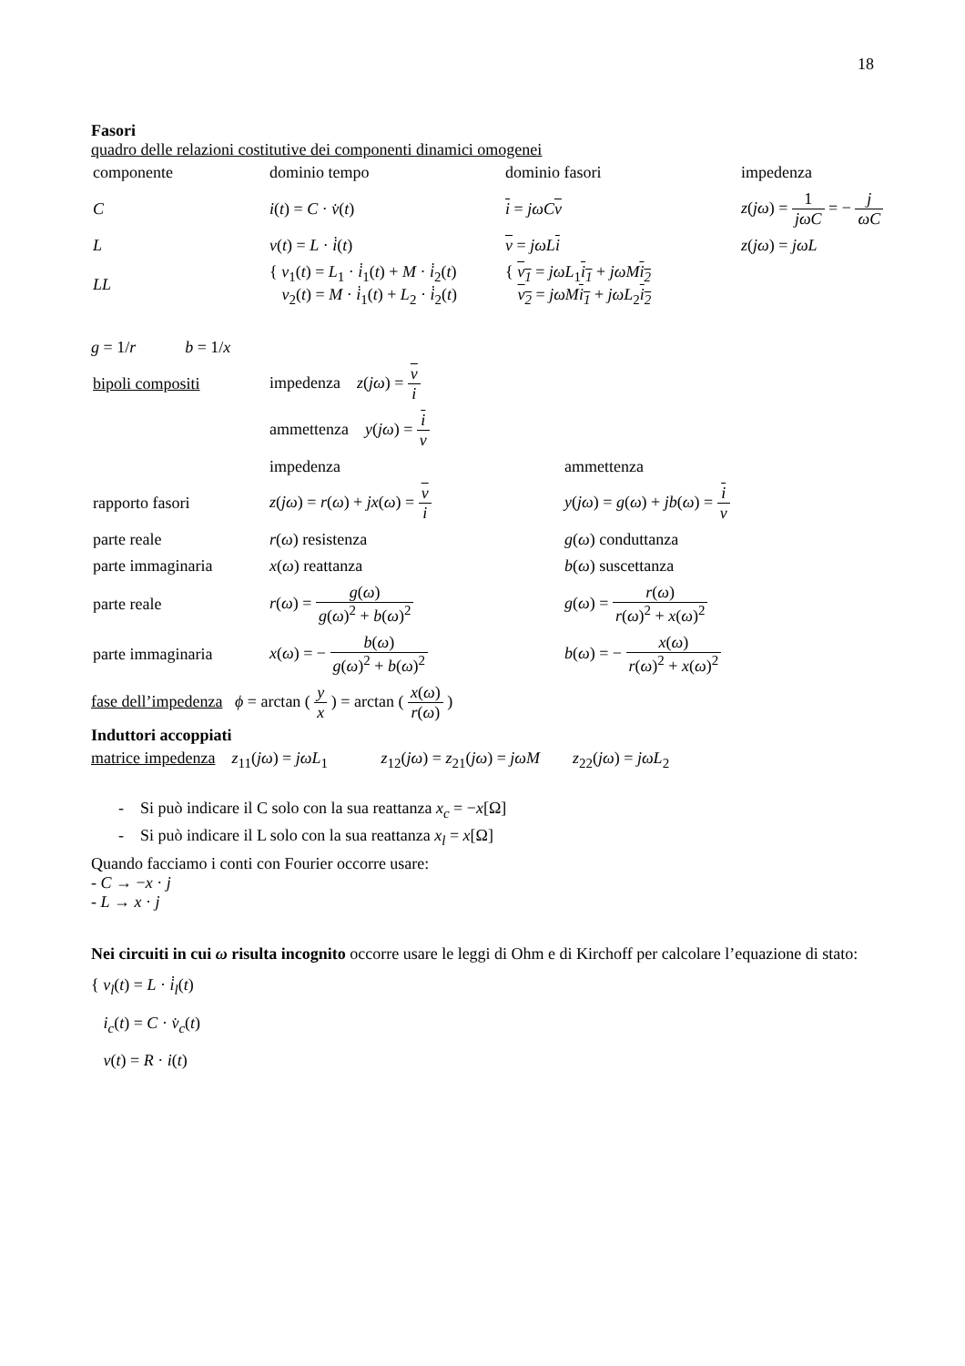18
Fasori
quadro delle relazioni costitutive dei componenti dinamici omogenei
| componente | dominio tempo | dominio fasori | impedenza |
| C | i ( t ) = C · v̇ ( t ) | i = jωC v | z ( jω ) = 1 jωC = − j ωC |
| L | v ( t ) = L · i̇ ( t ) | v = jωL i | z ( jω ) = jωL |
| LL | { v<sub>1</sub>( t ) = L<sub>1</sub> · i̇<sub>1</sub>( t ) + M · i̇<sub>2</sub>( t ) v<sub>2</sub>( t ) = M · i̇<sub>1</sub>( t ) + L<sub>2</sub> · i̇<sub>2</sub>( t ) | { v<sub>1</sub> = jωL<sub>1</sub> i<sub>1</sub> + jωM i<sub>2</sub> v<sub>2</sub> = jωM i<sub>1</sub> + jωL<sub>2</sub> i<sub>2</sub> | |
g = 1/r b = 1/x
| bipoli compositi | impedenza z ( jω ) = v i | |
| | ammettenza y ( jω ) = i v | |
| | impedenza | ammettenza |
| rapporto fasori | z ( jω ) = r ( ω ) + jx ( ω ) = v i | y ( jω ) = g ( ω ) + jb ( ω ) = i v |
| parte reale | r ( ω ) resistenza | g ( ω ) conduttanza |
| parte immaginaria | x ( ω ) reattanza | b ( ω ) suscettanza |
| parte reale | r ( ω ) = g ( ω ) g ( ω )<sup>2</sup> + b ( ω )<sup>2</sup> | g ( ω ) = r ( ω ) r ( ω )<sup>2</sup> + x ( ω )<sup>2</sup> |
| parte immaginaria | x ( ω ) = − b ( ω ) g ( ω )<sup>2</sup> + b ( ω )<sup>2</sup> | b ( ω ) = − x ( ω ) r ( ω )<sup>2</sup> + x ( ω )<sup>2</sup> |
fase dell’impedenza ϕ = arctan ( y x ) = arctan ( x(ω) r(ω) )
Induttori accoppiati
matrice impedenza z<sub>11</sub>(jω) = jωL<sub>1</sub> z<sub>12</sub>(jω) = z<sub>21</sub>(jω) = jωM z<sub>22</sub>(jω) = jωL<sub>2</sub>
- Si può indicare il C solo con la sua reattanza x<sub>c</sub> = −x[Ω]
- Si può indicare il L solo con la sua reattanza x<sub>l</sub> = x[Ω]
Quando facciamo i conti con Fourier occorre usare:
- C → −x · j
- L → x · j
Nei circuiti in cui ω risulta incognito occorre usare le leggi di Ohm e di Kirchoff per calcolare l’equazione di stato:
{ v<sub>l</sub>(t) = L · i̇<sub>l</sub>(t)
i<sub>c</sub>(t) = C · v̇<sub>c</sub>(t)
v(t) = R · i(t)